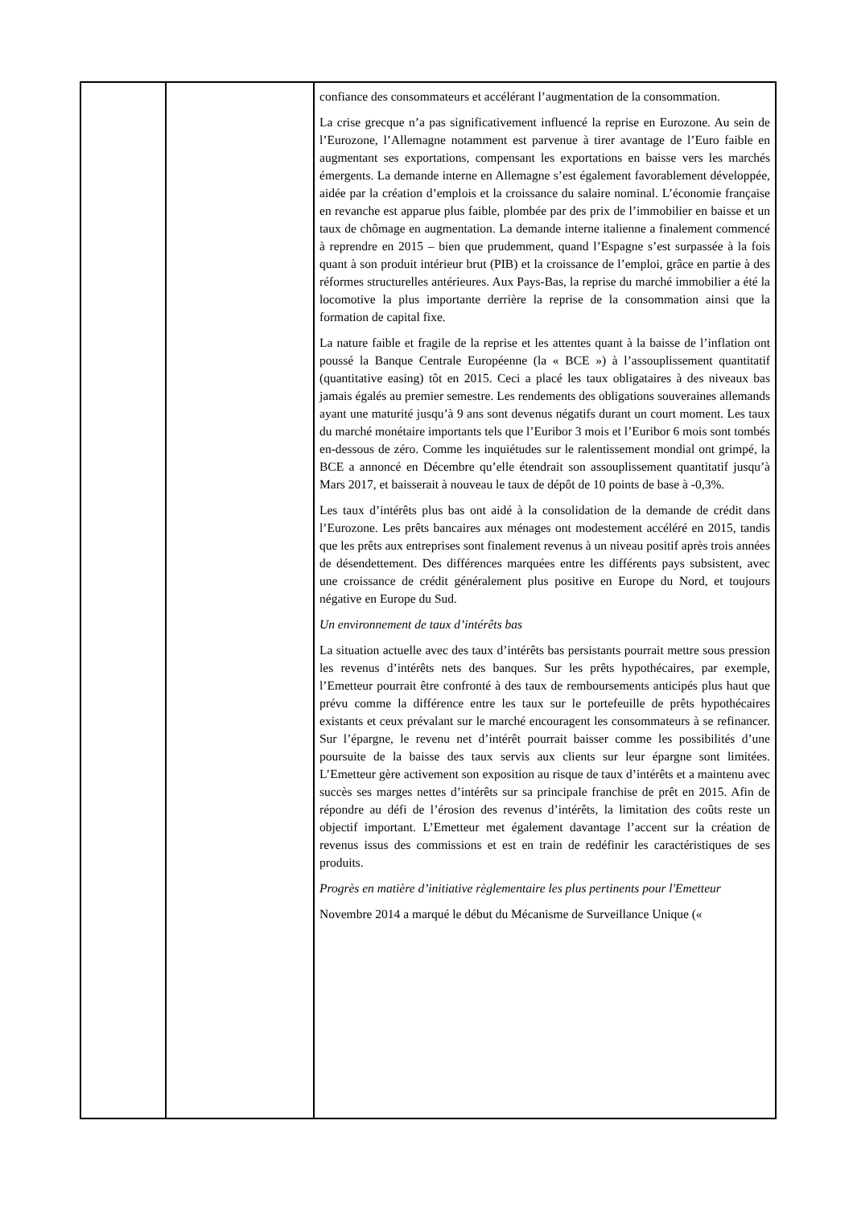| | | confiance des consommateurs et accélérant l’augmentation de la consommation. La crise grecque n’a pas significativement influencé la reprise en Eurozone. Au sein de l’Eurozone, l’Allemagne notamment est parvenue à tirer avantage de l’Euro faible en augmentant ses exportations, compensant les exportations en baisse vers les marchés émergents. La demande interne en Allemagne s’est également favorablement développée, aidée par la création d’emplois et la croissance du salaire nominal. L’économie française en revanche est apparue plus faible, plombée par des prix de l’immobilier en baisse et un taux de chômage en augmentation. La demande interne italienne a finalement commencé à reprendre en 2015 – bien que prudemment, quand l’Espagne s’est surpassée à la fois quant à son produit intérieur brut (PIB) et la croissance de l’emploi, grâce en partie à des réformes structurelles antérieures. Aux Pays-Bas, la reprise du marché immobilier a été la locomotive la plus importante derrière la reprise de la consommation ainsi que la formation de capital fixe. La nature faible et fragile de la reprise et les attentes quant à la baisse de l’inflation ont poussé la Banque Centrale Européenne (la « BCE ») à l’assouplissement quantitatif (quantitative easing) tôt en 2015. Ceci a placé les taux obligataires à des niveaux bas jamais égalés au premier semestre. Les rendements des obligations souveraines allemands ayant une maturité jusqu’à 9 ans sont devenus négatifs durant un court moment. Les taux du marché monétaire importants tels que l’Euribor 3 mois et l’Euribor 6 mois sont tombés en-dessous de zéro. Comme les inquiétudes sur le ralentissement mondial ont grimpé, la BCE a annoncé en Décembre qu’elle étendrait son assouplissement quantitatif jusqu’à Mars 2017, et baisserait à nouveau le taux de dépôt de 10 points de base à -0,3%. Les taux d’intérêts plus bas ont aidé à la consolidation de la demande de crédit dans l’Eurozone. Les prêts bancaires aux ménages ont modestement accéléré en 2015, tandis que les prêts aux entreprises sont finalement revenus à un niveau positif après trois années de désendettement. Des différences marquées entre les différents pays subsistent, avec une croissance de crédit généralement plus positive en Europe du Nord, et toujours négative en Europe du Sud. Un environnement de taux d’intérêts bas La situation actuelle avec des taux d’intérêts bas persistants pourrait mettre sous pression les revenus d’intérêts nets des banques. Sur les prêts hypothécaires, par exemple, l’Emetteur pourrait être confronté à des taux de remboursements anticipés plus haut que prévu comme la différence entre les taux sur le portefeuille de prêts hypothécaires existants et ceux prévalant sur le marché encouragent les consommateurs à se refinancer. Sur l’épargne, le revenu net d’intérêt pourrait baisser comme les possibilités d’une poursuite de la baisse des taux servis aux clients sur leur épargne sont limitées. L’Emetteur gère activement son exposition au risque de taux d’intérêts et a maintenu avec succès ses marges nettes d’intérêts sur sa principale franchise de prêt en 2015. Afin de répondre au défi de l’érosion des revenus d’intérêts, la limitation des coûts reste un objectif important. L’Emetteur met également davantage l’accent sur la création de revenus issus des commissions et est en train de redéfinir les caractéristiques de ses produits. Progrès en matière d’initiative règlementaire les plus pertinents pour l'Emetteur Novembre 2014 a marqué le début du Mécanisme de Surveillance Unique (« |